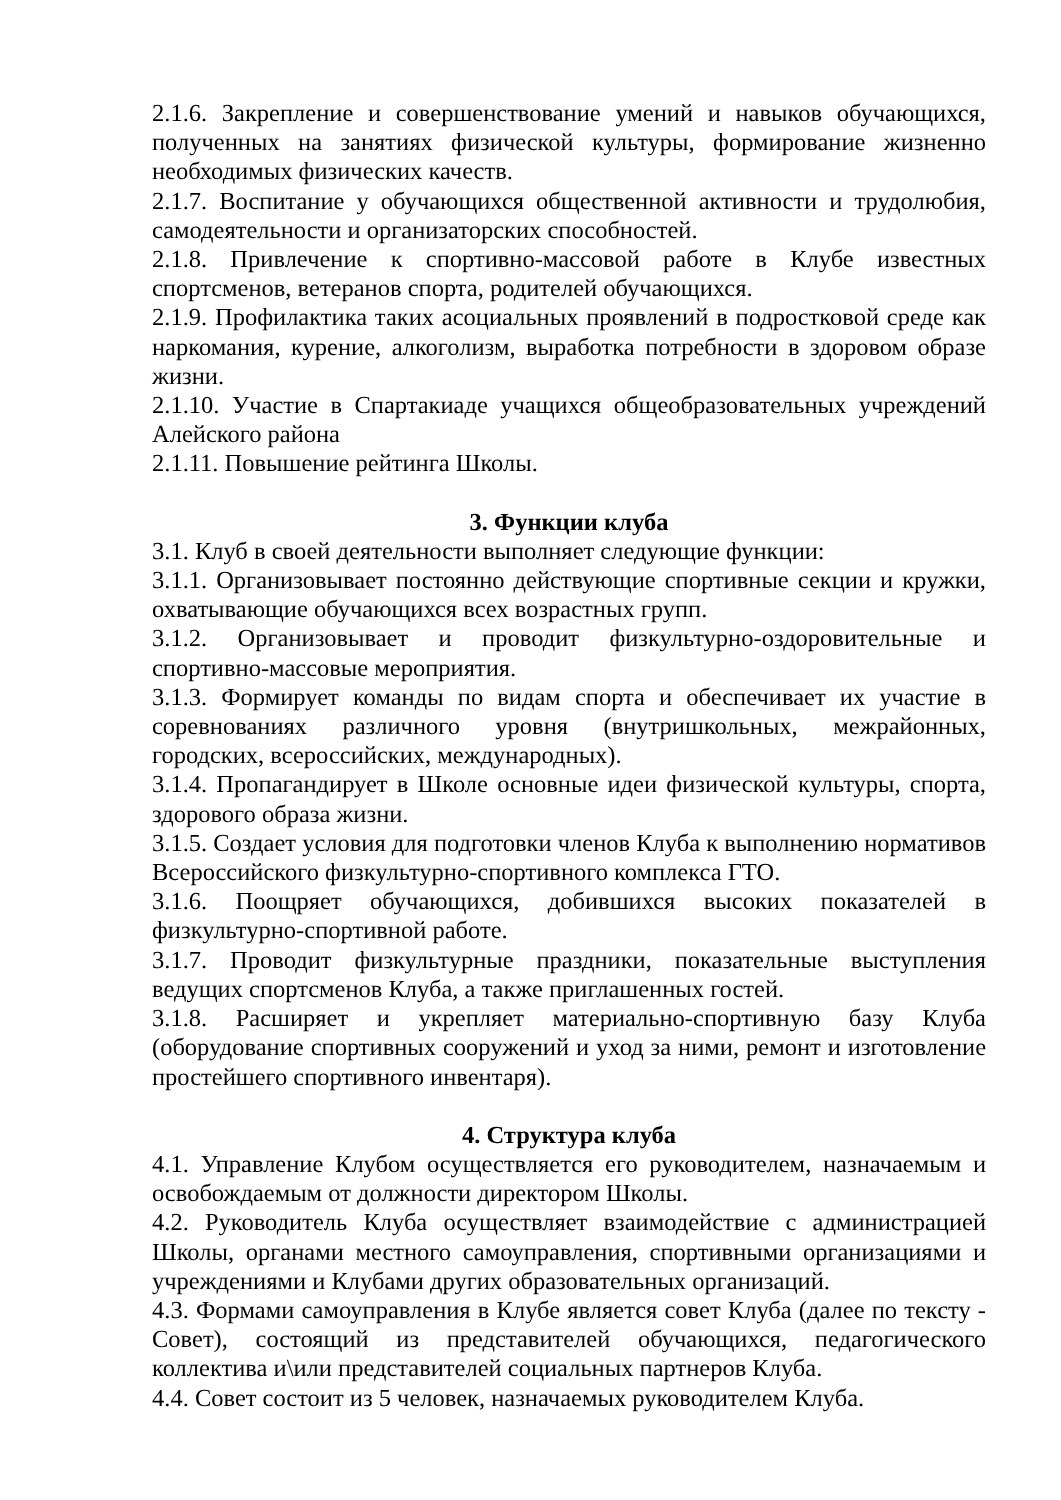2.1.6. Закрепление и совершенствование умений и навыков обучающихся, полученных на занятиях физической культуры, формирование жизненно необходимых физических качеств.
2.1.7. Воспитание у обучающихся общественной активности и трудолюбия, самодеятельности и организаторских способностей.
2.1.8. Привлечение к спортивно-массовой работе в Клубе известных спортсменов, ветеранов спорта, родителей обучающихся.
2.1.9. Профилактика таких асоциальных проявлений в подростковой среде как наркомания, курение, алкоголизм, выработка потребности в здоровом образе жизни.
2.1.10. Участие в Спартакиаде учащихся общеобразовательных учреждений Алейского района
2.1.11. Повышение рейтинга Школы.
3. Функции клуба
3.1. Клуб в своей деятельности выполняет следующие функции:
3.1.1. Организовывает постоянно действующие спортивные секции и кружки, охватывающие обучающихся всех возрастных групп.
3.1.2. Организовывает и проводит физкультурно-оздоровительные и спортивно-массовые мероприятия.
3.1.3. Формирует команды по видам спорта и обеспечивает их участие в соревнованиях различного уровня (внутришкольных, межрайонных, городских, всероссийских, международных).
3.1.4. Пропагандирует в Школе основные идеи физической культуры, спорта, здорового образа жизни.
3.1.5. Создает условия для подготовки членов Клуба к выполнению нормативов Всероссийского физкультурно-спортивного комплекса ГТО.
3.1.6. Поощряет обучающихся, добившихся высоких показателей в физкультурно-спортивной работе.
3.1.7. Проводит физкультурные праздники, показательные выступления ведущих спортсменов Клуба, а также приглашенных гостей.
3.1.8. Расширяет и укрепляет материально-спортивную базу Клуба (оборудование спортивных сооружений и уход за ними, ремонт и изготовление простейшего спортивного инвентаря).
4. Структура клуба
4.1. Управление Клубом осуществляется его руководителем, назначаемым и освобождаемым от должности директором Школы.
4.2. Руководитель Клуба осуществляет взаимодействие с администрацией Школы, органами местного самоуправления, спортивными организациями и учреждениями и Клубами других образовательных организаций.
4.3. Формами самоуправления в Клубе является совет Клуба (далее по тексту - Совет), состоящий из представителей обучающихся, педагогического коллектива и\или представителей социальных партнеров Клуба.
4.4. Совет состоит из 5 человек, назначаемых руководителем Клуба.